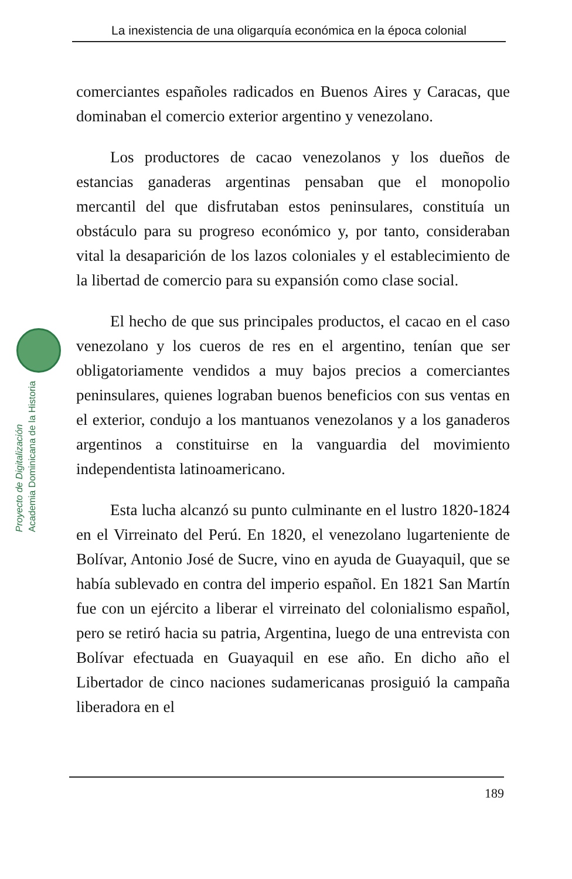La inexistencia de una oligarquía económica en la época colonial
Proyecto de Digitalización
Academia Dominicana de la Historia
comerciantes españoles radicados en Buenos Aires y Caracas, que dominaban el comercio exterior argentino y venezolano.
Los productores de cacao venezolanos y los dueños de estancias ganaderas argentinas pensaban que el monopolio mercantil del que disfrutaban estos peninsulares, constituía un obstáculo para su progreso económico y, por tanto, consideraban vital la desaparición de los lazos coloniales y el establecimiento de la libertad de comercio para su expansión como clase social.
El hecho de que sus principales productos, el cacao en el caso venezolano y los cueros de res en el argentino, tenían que ser obligatoriamente vendidos a muy bajos precios a comerciantes peninsulares, quienes lograban buenos beneficios con sus ventas en el exterior, condujo a los mantuanos venezolanos y a los ganaderos argentinos a constituirse en la vanguardia del movimiento independentista latinoamericano.
Esta lucha alcanzó su punto culminante en el lustro 1820-1824 en el Virreinato del Perú. En 1820, el venezolano lugarteniente de Bolívar, Antonio José de Sucre, vino en ayuda de Guayaquil, que se había sublevado en contra del imperio español. En 1821 San Martín fue con un ejército a liberar el virreinato del colonialismo español, pero se retiró hacia su patria, Argentina, luego de una entrevista con Bolívar efectuada en Guayaquil en ese año. En dicho año el Libertador de cinco naciones sudamericanas prosiguió la campaña liberadora en el
189